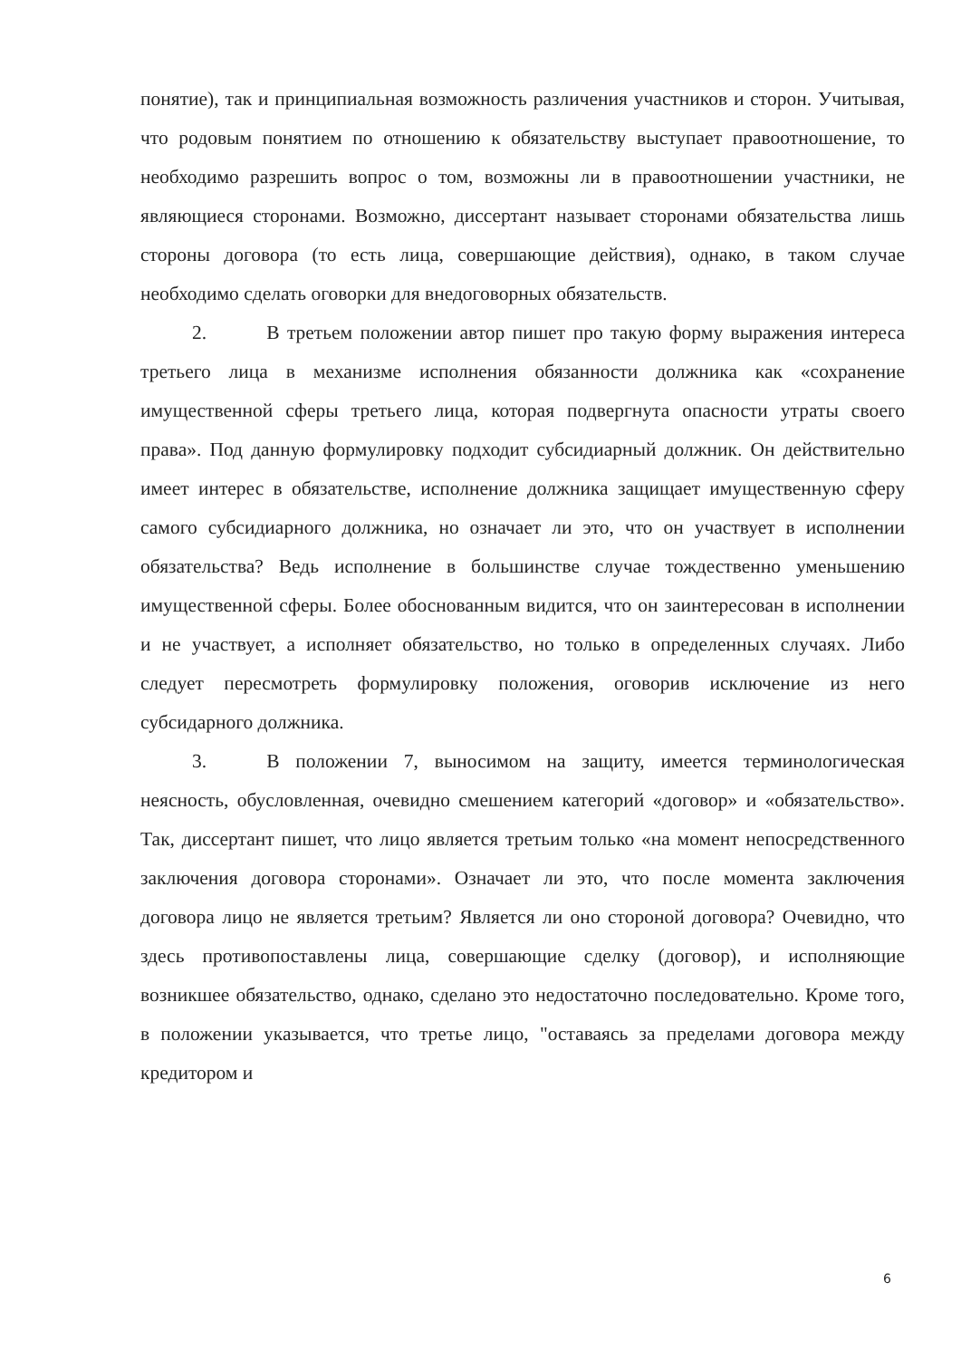понятие), так и принципиальная возможность различения участников и сторон. Учитывая, что родовым понятием по отношению к обязательству выступает правоотношение, то необходимо разрешить вопрос о том, возможны ли в правоотношении участники, не являющиеся сторонами. Возможно, диссертант называет сторонами обязательства лишь стороны договора (то есть лица, совершающие действия), однако, в таком случае необходимо сделать оговорки для внедоговорных обязательств.
2. В третьем положении автор пишет про такую форму выражения интереса третьего лица в механизме исполнения обязанности должника как «сохранение имущественной сферы третьего лица, которая подвергнута опасности утраты своего права». Под данную формулировку подходит субсидиарный должник. Он действительно имеет интерес в обязательстве, исполнение должника защищает имущественную сферу самого субсидиарного должника, но означает ли это, что он участвует в исполнении обязательства? Ведь исполнение в большинстве случае тождественно уменьшению имущественной сферы. Более обоснованным видится, что он заинтересован в исполнении и не участвует, а исполняет обязательство, но только в определенных случаях. Либо следует пересмотреть формулировку положения, оговорив исключение из него субсидарного должника.
3. В положении 7, выносимом на защиту, имеется терминологическая неясность, обусловленная, очевидно смешением категорий «договор» и «обязательство». Так, диссертант пишет, что лицо является третьим только «на момент непосредственного заключения договора сторонами». Означает ли это, что после момента заключения договора лицо не является третьим? Является ли оно стороной договора? Очевидно, что здесь противопоставлены лица, совершающие сделку (договор), и исполняющие возникшее обязательство, однако, сделано это недостаточно последовательно. Кроме того, в положении указывается, что третье лицо, "оставаясь за пределами договора между кредитором и
6